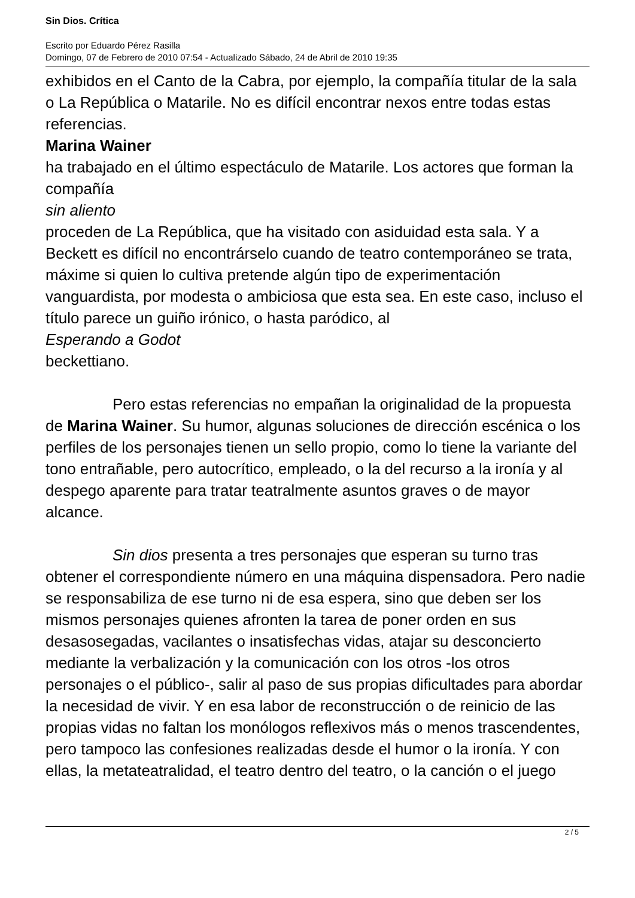Sin Dios. Crítica
Escrito por Eduardo Pérez Rasilla
Domingo, 07 de Febrero de 2010 07:54 - Actualizado Sábado, 24 de Abril de 2010 19:35
exhibidos en el Canto de la Cabra, por ejemplo, la compañía titular de la sala o La República o Matarile. No es difícil encontrar nexos entre todas estas referencias.
Marina Wainer
ha trabajado en el último espectáculo de Matarile. Los actores que forman la compañía
sin aliento
proceden de La República, que ha visitado con asiduidad esta sala. Y a Beckett es difícil no encontrárselo cuando de teatro contemporáneo se trata, máxime si quien lo cultiva pretende algún tipo de experimentación vanguardista, por modesta o ambiciosa que esta sea. En este caso, incluso el título parece un guiño irónico, o hasta paródico, al
Esperando a Godot
beckettiano.
Pero estas referencias no empañan la originalidad de la propuesta de Marina Wainer. Su humor, algunas soluciones de dirección escénica o los perfiles de los personajes tienen un sello propio, como lo tiene la variante del tono entrañable, pero autocrítico, empleado, o la del recurso a la ironía y al despego aparente para tratar teatralmente asuntos graves o de mayor alcance.
Sin dios presenta a tres personajes que esperan su turno tras obtener el correspondiente número en una máquina dispensadora. Pero nadie se responsabiliza de ese turno ni de esa espera, sino que deben ser los mismos personajes quienes afronten la tarea de poner orden en sus desasosegadas, vacilantes o insatisfechas vidas, atajar su desconcierto mediante la verbalización y la comunicación con los otros -los otros personajes o el público-, salir al paso de sus propias dificultades para abordar la necesidad de vivir. Y en esa labor de reconstrucción o de reinicio de las propias vidas no faltan los monólogos reflexivos más o menos trascendentes, pero tampoco las confesiones realizadas desde el humor o la ironía. Y con ellas, la metateatralidad, el teatro dentro del teatro, o la canción o el juego
2 / 5